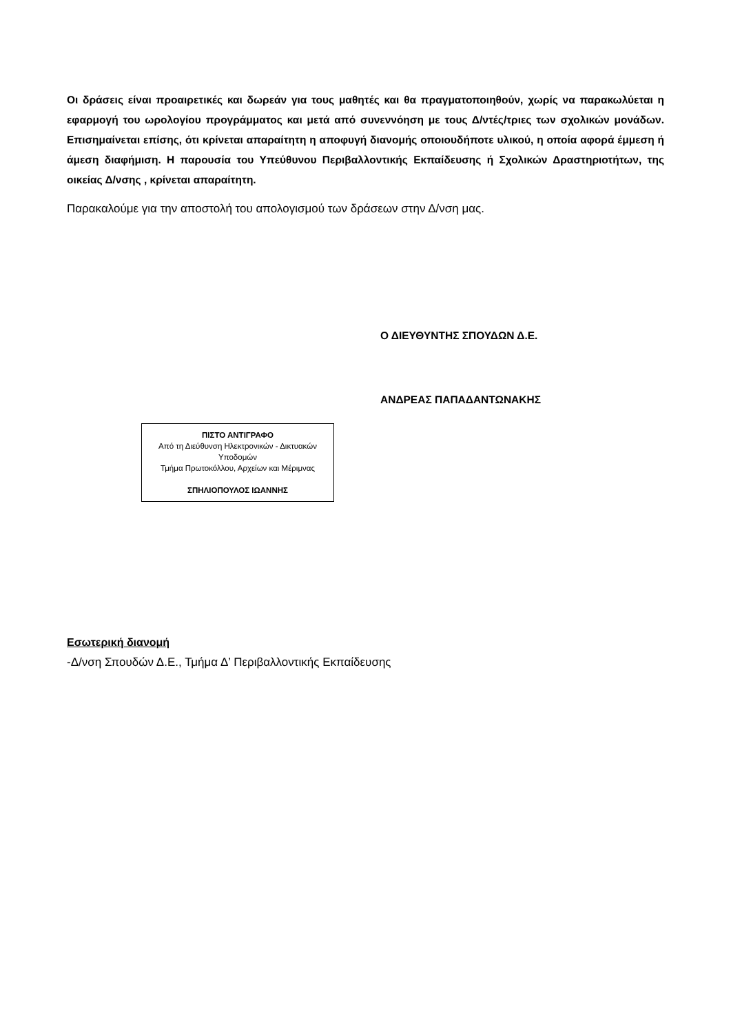Οι δράσεις είναι προαιρετικές και δωρεάν για τους μαθητές και θα πραγματοποιηθούν, χωρίς να παρακωλύεται η εφαρμογή του ωρολογίου προγράμματος και μετά από συνεννόηση με τους Δ/ντές/τριες των σχολικών μονάδων. Επισημαίνεται επίσης, ότι κρίνεται απαραίτητη η αποφυγή διανομής οποιουδήποτε υλικού, η οποία αφορά έμμεση ή άμεση διαφήμιση. Η παρουσία του Υπεύθυνου Περιβαλλοντικής Εκπαίδευσης ή Σχολικών Δραστηριοτήτων, της οικείας Δ/νσης , κρίνεται απαραίτητη.
Παρακαλούμε για την αποστολή του απολογισμού των δράσεων στην Δ/νση μας.
Ο ΔΙΕΥΘΥΝΤΗΣ ΣΠΟΥΔΩΝ Δ.Ε.
ΑΝΔΡΕΑΣ ΠΑΠΑΔΑΝΤΩΝΑΚΗΣ
ΠΙΣΤΟ ΑΝΤΙΓΡΑΦΟ
Από τη Διεύθυνση Ηλεκτρονικών - Δικτυακών Υποδομών
Τμήμα Πρωτοκόλλου, Αρχείων και Μέριμνας
ΣΠΗΛΙΟΠΟΥΛΟΣ ΙΩΑΝΝΗΣ
Εσωτερική διανομή
-Δ/νση Σπουδών Δ.Ε., Τμήμα Δ’ Περιβαλλοντικής Εκπαίδευσης